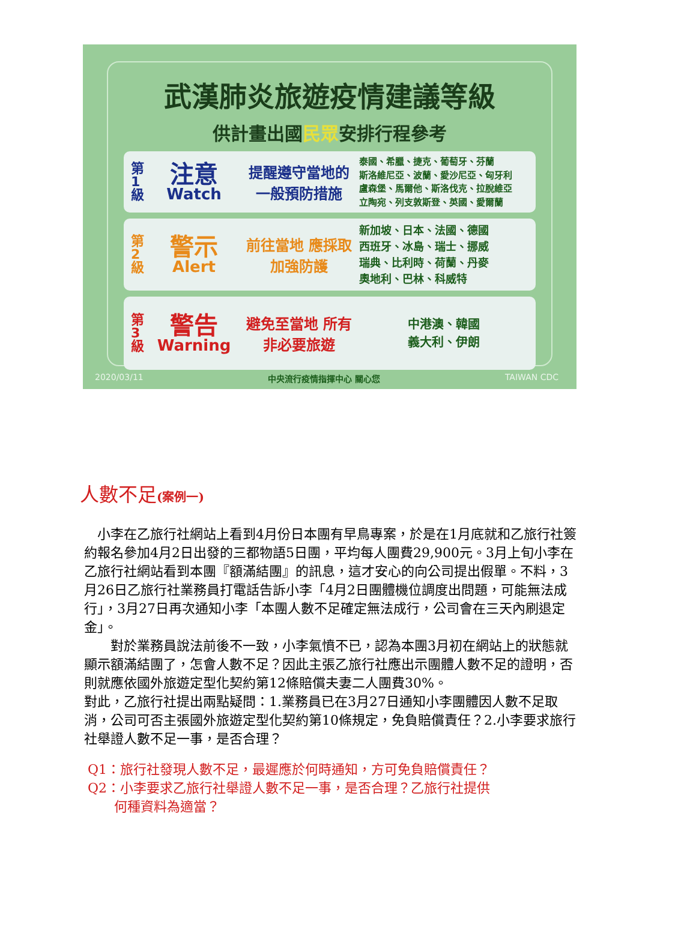武漢肺炎旅遊疫情建議等級
供計畫出國民眾安排行程參考
第1級
注意
Watch
提醒遵守當地的 一般預防措施
泰國、希臘、捷克、葡萄牙、芬蘭
斯洛維尼亞、波蘭、愛沙尼亞、匈牙利
盧森堡、馬爾他、斯洛伐克、拉脫維亞
立陶宛、列支敦斯登、英國、愛爾蘭
第2級
警示
Alert
前往當地 應採取加強防護
新加坡、日本、法國、德國
西班牙、冰島、瑞士、挪威
瑞典、比利時、荷蘭、丹麥
奧地利、巴林、科威特
第3級
警告
Warning
避免至當地 所有非必要旅遊
中港澳、韓國
義大利、伊朗
2020/03/11 中央流行疫情指揮中心 關心您 TAIWAN CDC
人數不足(案例一)
　小李在乙旅行社網站上看到4月份日本團有早鳥專案，於是在1月底就和乙旅行社簽約報名參加4月2日出發的三都物語5日團，平均每人團費29,900元。3月上旬小李在乙旅行社網站看到本團『額滿結團』的訊息，這才安心的向公司提出假單。不料，3月26日乙旅行社業務員打電話告訴小李「4月2日團體機位調度出問題，可能無法成行」，3月27日再次通知小李「本團人數不足確定無法成行，公司會在三天內刷退定金」。
　　對於業務員說法前後不一致，小李氣憤不已，認為本團3月初在網站上的狀態就顯示額滿結團了，怎會人數不足？因此主張乙旅行社應出示團體人數不足的證明，否則就應依國外旅遊定型化契約第12條賠償夫妻二人團費30%。
對此，乙旅行社提出兩點疑問：1.業務員已在3月27日通知小李團體因人數不足取消，公司可否主張國外旅遊定型化契約第10條規定，免負賠償責任？2.小李要求旅行社舉證人數不足一事，是否合理？
Q1：旅行社發現人數不足，最遲應於何時通知，方可免負賠償責任？
Q2：小李要求乙旅行社舉證人數不足一事，是否合理？乙旅行社提供
　　何種資料為適當？